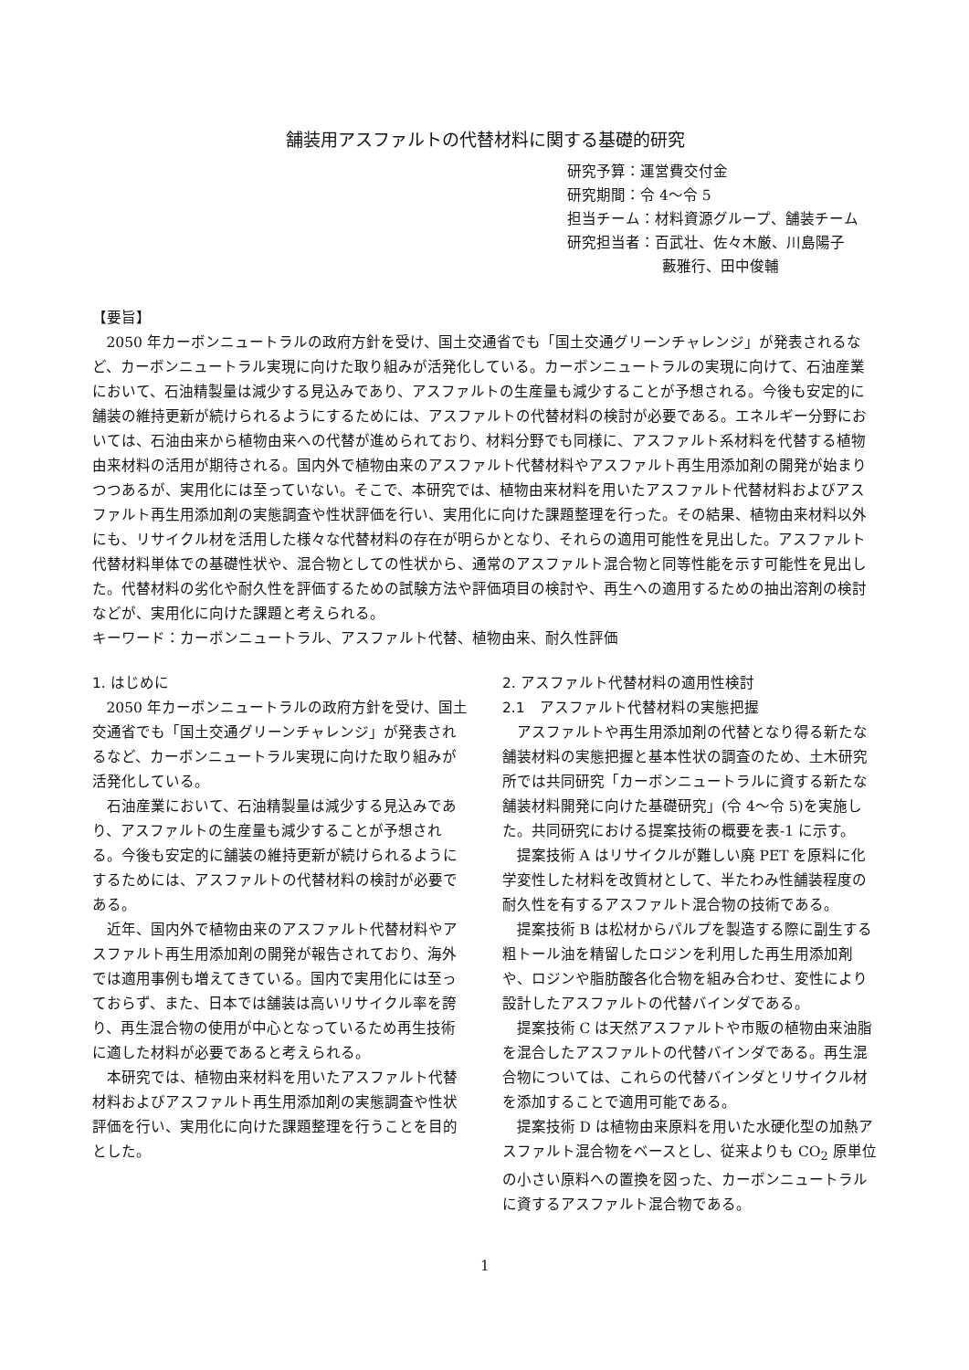舗装用アスファルトの代替材料に関する基礎的研究
研究予算：運営費交付金
研究期間：令 4～令 5
担当チーム：材料資源グループ、舗装チーム
研究担当者：百武壮、佐々木厳、川島陽子
藪雅行、田中俊輔
【要旨】
2050 年カーボンニュートラルの政府方針を受け、国土交通省でも「国土交通グリーンチャレンジ」が発表されるなど、カーボンニュートラル実現に向けた取り組みが活発化している。カーボンニュートラルの実現に向けて、石油産業において、石油精製量は減少する見込みであり、アスファルトの生産量も減少することが予想される。今後も安定的に舗装の維持更新が続けられるようにするためには、アスファルトの代替材料の検討が必要である。エネルギー分野においては、石油由来から植物由来への代替が進められており、材料分野でも同様に、アスファルト系材料を代替する植物由来材料の活用が期待される。国内外で植物由来のアスファルト代替材料やアスファルト再生用添加剤の開発が始まりつつあるが、実用化には至っていない。そこで、本研究では、植物由来材料を用いたアスファルト代替材料およびアスファルト再生用添加剤の実態調査や性状評価を行い、実用化に向けた課題整理を行った。その結果、植物由来材料以外にも、リサイクル材を活用した様々な代替材料の存在が明らかとなり、それらの適用可能性を見出した。アスファルト代替材料単体での基礎性状や、混合物としての性状から、通常のアスファルト混合物と同等性能を示す可能性を見出した。代替材料の劣化や耐久性を評価するための試験方法や評価項目の検討や、再生への適用するための抽出溶剤の検討などが、実用化に向けた課題と考えられる。
キーワード：カーボンニュートラル、アスファルト代替、植物由来、耐久性評価
1. はじめに
2050 年カーボンニュートラルの政府方針を受け、国土交通省でも「国土交通グリーンチャレンジ」が発表されるなど、カーボンニュートラル実現に向けた取り組みが活発化している。
石油産業において、石油精製量は減少する見込みであり、アスファルトの生産量も減少することが予想される。今後も安定的に舗装の維持更新が続けられるようにするためには、アスファルトの代替材料の検討が必要である。
近年、国内外で植物由来のアスファルト代替材料やアスファルト再生用添加剤の開発が報告されており、海外では適用事例も増えてきている。国内で実用化には至っておらず、また、日本では舗装は高いリサイクル率を誇り、再生混合物の使用が中心となっているため再生技術に適した材料が必要であると考えられる。
本研究では、植物由来材料を用いたアスファルト代替材料およびアスファルト再生用添加剤の実態調査や性状評価を行い、実用化に向けた課題整理を行うことを目的とした。
2. アスファルト代替材料の適用性検討
2.1　アスファルト代替材料の実態把握
アスファルトや再生用添加剤の代替となり得る新たな舗装材料の実態把握と基本性状の調査のため、土木研究所では共同研究「カーボンニュートラルに資する新たな舗装材料開発に向けた基礎研究」(令 4～令 5)を実施した。共同研究における提案技術の概要を表-1 に示す。
提案技術 A はリサイクルが難しい廃 PET を原料に化学変性した材料を改質材として、半たわみ性舗装程度の耐久性を有するアスファルト混合物の技術である。
提案技術 B は松材からパルプを製造する際に副生する粗トール油を精留したロジンを利用した再生用添加剤や、ロジンや脂肪酸各化合物を組み合わせ、変性により設計したアスファルトの代替バインダである。
提案技術 C は天然アスファルトや市販の植物由来油脂を混合したアスファルトの代替バインダである。再生混合物については、これらの代替バインダとリサイクル材を添加することで適用可能である。
提案技術 D は植物由来原料を用いた水硬化型の加熱アスファルト混合物をベースとし、従来よりも CO<sub>2</sub> 原単位の小さい原料への置換を図った、カーボンニュートラルに資するアスファルト混合物である。
1